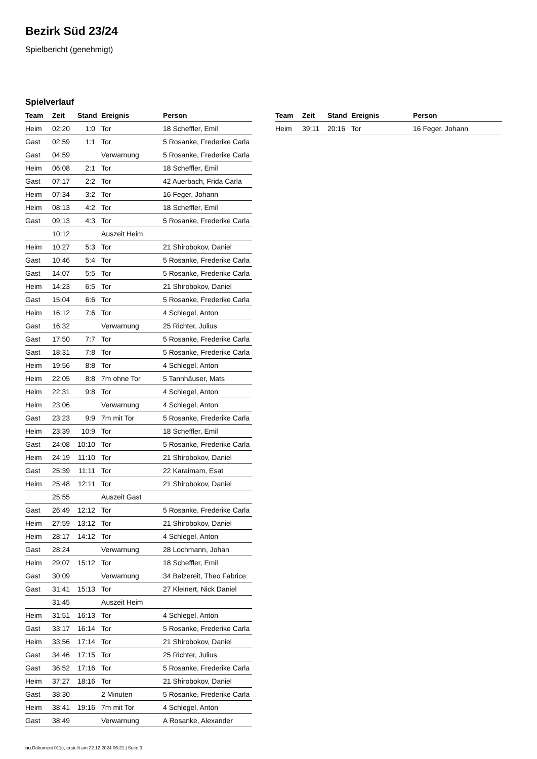Bezirk Süd 23/24
Spielbericht (genehmigt)
Spielverlauf
| Team | Zeit | Stand | Ereignis | Person |
| --- | --- | --- | --- | --- |
| Heim | 02:20 | 1:0 | Tor | 18 Scheffler, Emil |
| Gast | 02:59 | 1:1 | Tor | 5 Rosanke, Frederike Carla |
| Gast | 04:59 | | Verwarnung | 5 Rosanke, Frederike Carla |
| Heim | 06:08 | 2:1 | Tor | 18 Scheffler, Emil |
| Gast | 07:17 | 2:2 | Tor | 42 Auerbach, Frida Carla |
| Heim | 07:34 | 3:2 | Tor | 16 Feger, Johann |
| Heim | 08:13 | 4:2 | Tor | 18 Scheffler, Emil |
| Gast | 09:13 | 4:3 | Tor | 5 Rosanke, Frederike Carla |
| | 10:12 | | Auszeit Heim | |
| Heim | 10:27 | 5:3 | Tor | 21 Shirobokov, Daniel |
| Gast | 10:46 | 5:4 | Tor | 5 Rosanke, Frederike Carla |
| Gast | 14:07 | 5:5 | Tor | 5 Rosanke, Frederike Carla |
| Heim | 14:23 | 6:5 | Tor | 21 Shirobokov, Daniel |
| Gast | 15:04 | 6:6 | Tor | 5 Rosanke, Frederike Carla |
| Heim | 16:12 | 7:6 | Tor | 4 Schlegel, Anton |
| Gast | 16:32 | | Verwarnung | 25 Richter, Julius |
| Gast | 17:50 | 7:7 | Tor | 5 Rosanke, Frederike Carla |
| Gast | 18:31 | 7:8 | Tor | 5 Rosanke, Frederike Carla |
| Heim | 19:56 | 8:8 | Tor | 4 Schlegel, Anton |
| Heim | 22:05 | 8:8 | 7m ohne Tor | 5 Tannhäuser, Mats |
| Heim | 22:31 | 9:8 | Tor | 4 Schlegel, Anton |
| Heim | 23:06 | | Verwarnung | 4 Schlegel, Anton |
| Gast | 23:23 | 9:9 | 7m mit Tor | 5 Rosanke, Frederike Carla |
| Heim | 23:39 | 10:9 | Tor | 18 Scheffler, Emil |
| Gast | 24:08 | 10:10 | Tor | 5 Rosanke, Frederike Carla |
| Heim | 24:19 | 11:10 | Tor | 21 Shirobokov, Daniel |
| Gast | 25:39 | 11:11 | Tor | 22 Karaimam, Esat |
| Heim | 25:48 | 12:11 | Tor | 21 Shirobokov, Daniel |
| | 25:55 | | Auszeit Gast | |
| Gast | 26:49 | 12:12 | Tor | 5 Rosanke, Frederike Carla |
| Heim | 27:59 | 13:12 | Tor | 21 Shirobokov, Daniel |
| Heim | 28:17 | 14:12 | Tor | 4 Schlegel, Anton |
| Gast | 28:24 | | Verwarnung | 28 Lochmann, Johan |
| Heim | 29:07 | 15:12 | Tor | 18 Scheffler, Emil |
| Gast | 30:09 | | Verwarnung | 34 Balzereit, Theo Fabrice |
| Gast | 31:41 | 15:13 | Tor | 27 Kleinert, Nick Daniel |
| | 31:45 | | Auszeit Heim | |
| Heim | 31:51 | 16:13 | Tor | 4 Schlegel, Anton |
| Gast | 33:17 | 16:14 | Tor | 5 Rosanke, Frederike Carla |
| Heim | 33:56 | 17:14 | Tor | 21 Shirobokov, Daniel |
| Gast | 34:46 | 17:15 | Tor | 25 Richter, Julius |
| Gast | 36:52 | 17:16 | Tor | 5 Rosanke, Frederike Carla |
| Heim | 37:27 | 18:16 | Tor | 21 Shirobokov, Daniel |
| Gast | 38:30 | | 2 Minuten | 5 Rosanke, Frederike Carla |
| Heim | 38:41 | 19:16 | 7m mit Tor | 4 Schlegel, Anton |
| Gast | 38:49 | | Verwarnung | A Rosanke, Alexander |
| Team | Zeit | Stand | Ereignis | Person |
| --- | --- | --- | --- | --- |
| Heim | 39:11 | 20:16 | Tor | 16 Feger, Johann |
nu.Dokument 011e, erstellt am 22.12.2024 06:21 | Seite 3